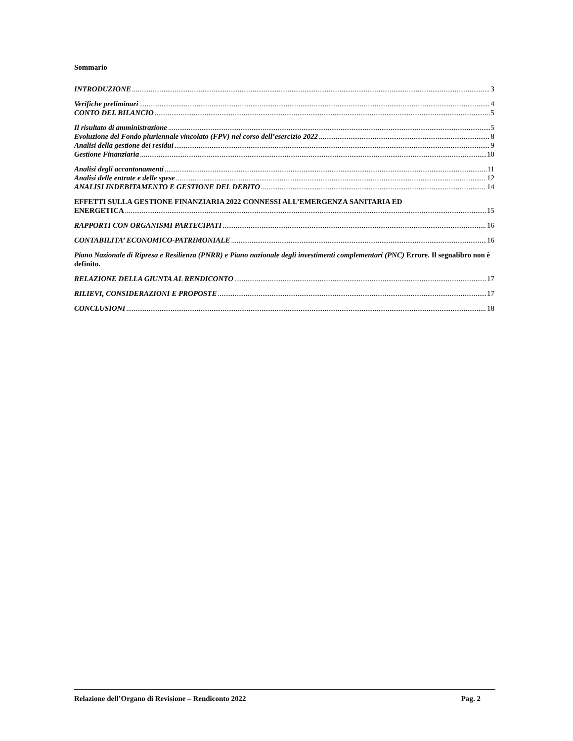Sommario
INTRODUZIONE 3
Verifiche preliminari 4
CONTO DEL BILANCIO 5
Il risultato di amministrazione 5
Evoluzione del Fondo pluriennale vincolato (FPV) nel corso dell’esercizio 2022 8
Analisi della gestione dei residui 9
Gestione Finanziaria 10
Analisi degli accantonamenti 11
Analisi delle entrate e delle spese 12
ANALISI INDEBITAMENTO E GESTIONE DEL DEBITO 14
EFFETTI SULLA GESTIONE FINANZIARIA 2022 CONNESSI ALL’EMERGENZA SANITARIA ED
ENERGETICA 15
RAPPORTI CON ORGANISMI PARTECIPATI 16
CONTABILITA’ ECONOMICO-PATRIMONIALE 16
Piano Nazionale di Ripresa e Resilienza (PNRR) e Piano nazionale degli investimenti complementari (PNC) Errore. Il segnalibro non è definito.
RELAZIONE DELLA GIUNTA AL RENDICONTO 17
RILIEVI, CONSIDERAZIONI E PROPOSTE 17
CONCLUSIONI 18
Relazione dell’Organo di Revisione – Rendiconto 2022 Pag. 2